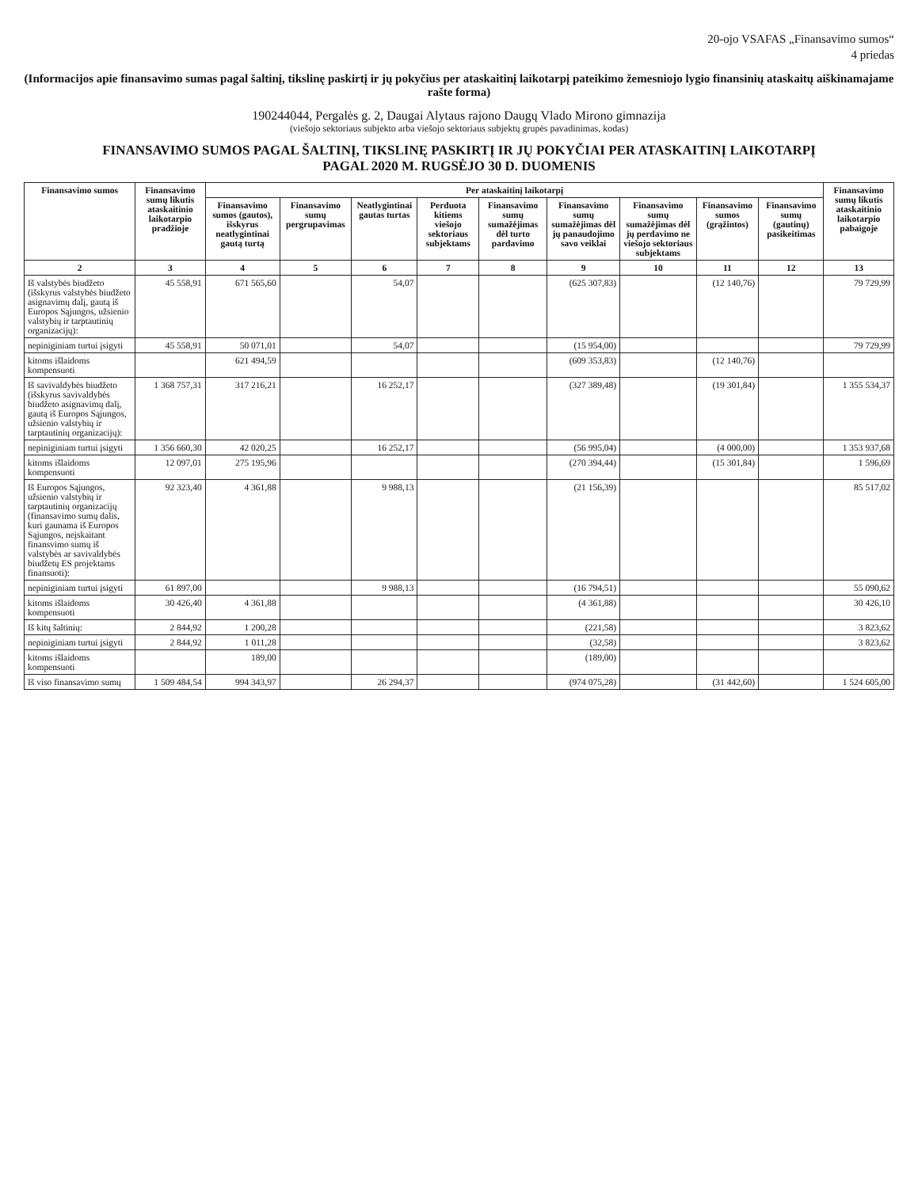20-ojo VSAFAS „Finansavimo sumos“
4 priedas
(Informacijos apie finansavimo sumas pagal šaltinį, tikslinę paskirtį ir jų pokyčius per ataskaitinį laikotarpį pateikimo žemesniojo lygio finansinių ataskaitų aiškinamajame rašte forma)
190244044, Pergalės g. 2, Daugai Alytaus rajono Daugų Vlado Mirono gimnazija
(viešojo sektoriaus subjekto arba viešojo sektoriaus subjektų grupės pavadinimas, kodas)
FINANSAVIMO SUMOS PAGAL ŠALTINĮ, TIKSLINĘ PASKIRTĮ IR JŲ POKYČIAI PER ATASKAITINĮ LAIKOTARPĮ
PAGAL 2020 M. RUGSĖJO 30 D. DUOMENIS
| Finansavimo sumos | Finansavimo sumų likutis ataskaitinio laikotarpio pradžioje | Per ataskaitinį laikotarpį | | | | | | | | | Finansavimo sumų likutis ataskaitinio laikotarpio pabaigoje |
| --- | --- | --- | --- | --- | --- | --- | --- | --- | --- | --- | --- |
| | | Finansavimo sumos (gautos), išskyrus neatlygintinai gautą turtą | Finansavimo sumų pergrupavimas | Neatlygintinai gautas turtas | Perduota kitiems viešojo sektoriaus subjektams | Finansavimo sumų sumažėjimas dėl turto pardavimo | Finansavimo sumų sumažėjimas dėl jų panaudojimo savo veiklai | Finansavimo sumų sumažėjimas dėl jų perdavimo ne viešojo sektoriaus subjektams | Finansavimo sumos (grąžintos) | Finansavimo sumų (gautinų) pasikeitimas | |
| 2 | 3 | 4 | 5 | 6 | 7 | 8 | 9 | 10 | 11 | 12 | 13 |
| Iš valstybės biudžeto (išskyrus valstybės biudžeto asignavimų dalį, gautą iš Europos Sąjungos, užsienio valstybių ir tarptautinių organizacijų): | 45 558,91 | 671 565,60 | | 54,07 | | | (625 307,83) | | (12 140,76) | | 79 729,99 |
| nepiniginiam turtui įsigyti | 45 558,91 | 50 071,01 | | 54,07 | | | (15 954,00) | | | | 79 729,99 |
| kitoms išlaidoms kompensuoti | | 621 494,59 | | | | | (609 353,83) | | (12 140,76) | | |
| Iš savivaldybės biudžeto (išskyrus savivaldybės biudžeto asignavimų dalį, gautą iš Europos Sąjungos, užsienio valstybių ir tarptautinių organizacijų): | 1 368 757,31 | 317 216,21 | | 16 252,17 | | | (327 389,48) | | (19 301,84) | | 1 355 534,37 |
| nepiniginiam turtui įsigyti | 1 356 660,30 | 42 020,25 | | 16 252,17 | | | (56 995,04) | | (4 000,00) | | 1 353 937,68 |
| kitoms išlaidoms kompensuoti | 12 097,01 | 275 195,96 | | | | | (270 394,44) | | (15 301,84) | | 1 596,69 |
| Iš Europos Sąjungos, užsienio valstybių ir tarptautinių organizacijų (finansavimo sumų dalis, kuri gaunama iš Europos Sąjungos, neįskaitant finansvimo sumų iš valstybės ar savivaldybės biudžetų ES projektams finansuoti): | 92 323,40 | 4 361,88 | | 9 988,13 | | | (21 156,39) | | | | 85 517,02 |
| nepiniginiam turtui įsigyti | 61 897,00 | | | 9 988,13 | | | (16 794,51) | | | | 55 090,62 |
| kitoms išlaidoms kompensuoti | 30 426,40 | 4 361,88 | | | | | (4 361,88) | | | | 30 426,10 |
| Iš kitų šaltinių: | 2 844,92 | 1 200,28 | | | | | (221,58) | | | | 3 823,62 |
| nepiniginiam turtui įsigyti | 2 844,92 | 1 011,28 | | | | | (32,58) | | | | 3 823,62 |
| kitoms išlaidoms kompensuoti | | 189,00 | | | | | (189,00) | | | | |
| Iš viso finansavimo sumų | 1 509 484,54 | 994 343,97 | | 26 294,37 | | | (974 075,28) | | (31 442,60) | | 1 524 605,00 |